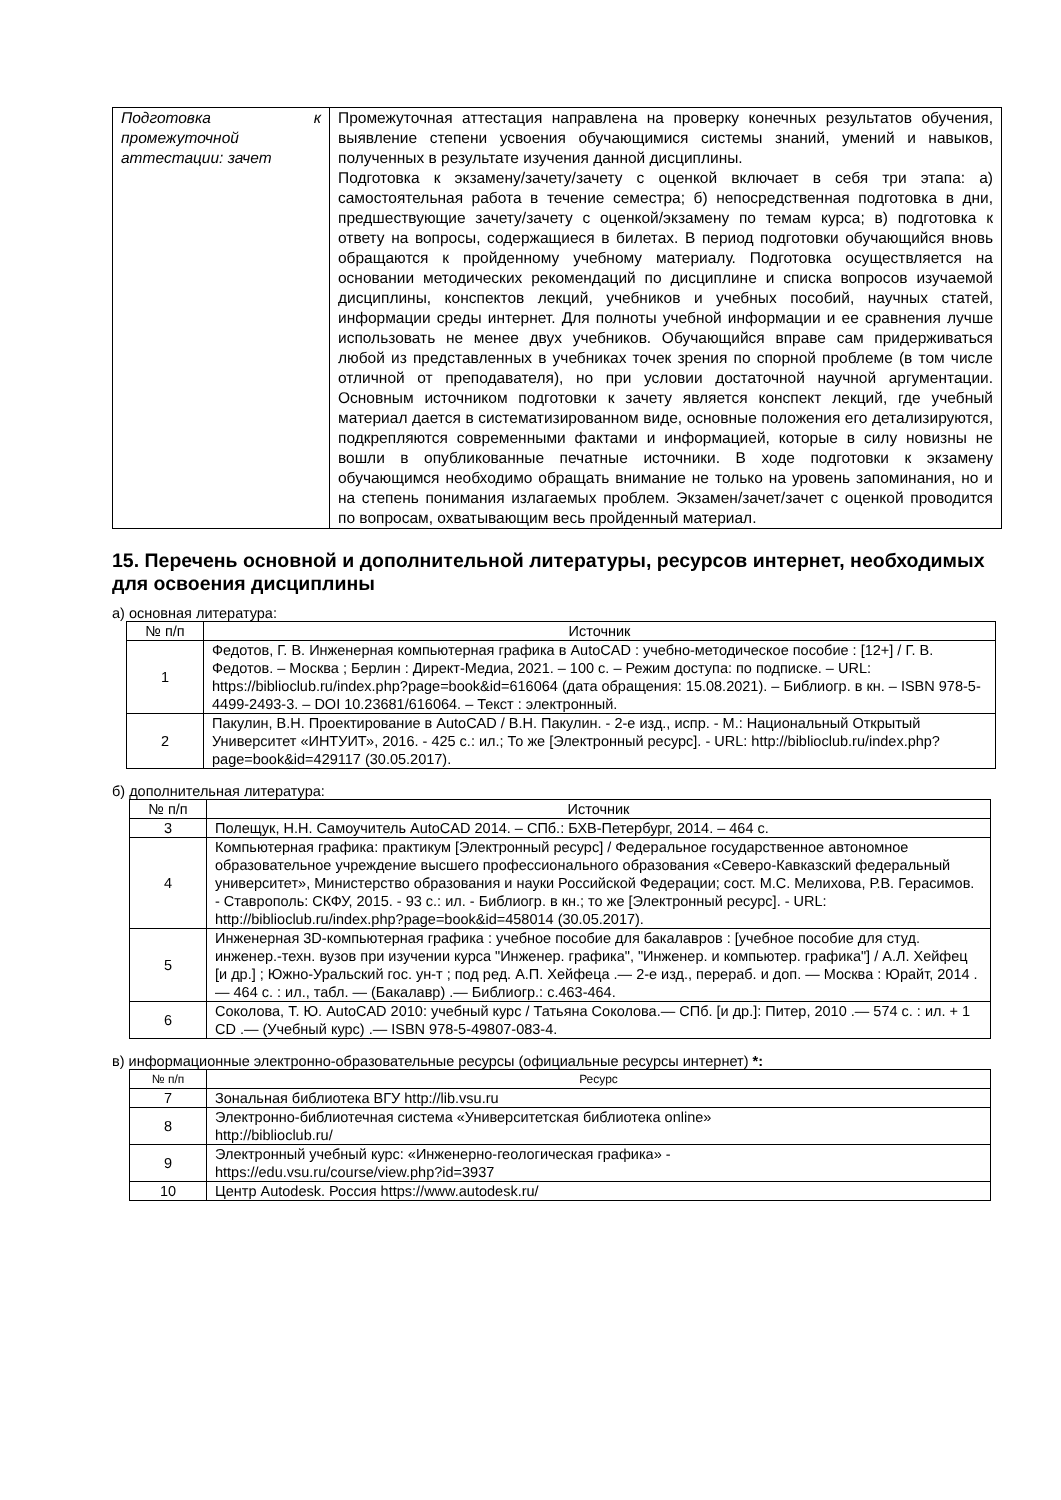| Подготовка к промежуточной аттестации: зачет | Промежуточная аттестация направлена на проверку конечных результатов обучения, выявление степени усвоения обучающимися системы знаний, умений и навыков, полученных в результате изучения данной дисциплины. Подготовка к экзамену/зачету/зачету с оценкой включает в себя три этапа: а) самостоятельная работа в течение семестра; б) непосредственная подготовка в дни, предшествующие зачету/зачету с оценкой/экзамену по темам курса; в) подготовка к ответу на вопросы, содержащиеся в билетах. В период подготовки обучающийся вновь обращаются к пройденному учебному материалу. Подготовка осуществляется на основании методических рекомендаций по дисциплине и списка вопросов изучаемой дисциплины, конспектов лекций, учебников и учебных пособий, научных статей, информации среды интернет. Для полноты учебной информации и ее сравнения лучше использовать не менее двух учебников. Обучающийся вправе сам придерживаться любой из представленных в учебниках точек зрения по спорной проблеме (в том числе отличной от преподавателя), но при условии достаточной научной аргументации. Основным источником подготовки к зачету является конспект лекций, где учебный материал дается в систематизированном виде, основные положения его детализируются, подкрепляются современными фактами и информацией, которые в силу новизны не вошли в опубликованные печатные источники. В ходе подготовки к экзамену обучающимся необходимо обращать внимание не только на уровень запоминания, но и на степень понимания излагаемых проблем. Экзамен/зачет/зачет с оценкой проводится по вопросам, охватывающим весь пройденный материал. |
15. Перечень основной и дополнительной литературы, ресурсов интернет, необходимых для освоения дисциплины
а) основная литература:
| № п/п | Источник |
| --- | --- |
| 1 | Федотов, Г. В. Инженерная компьютерная графика в AutoCAD : учебно-методическое пособие : [12+] / Г. В. Федотов. – Москва ; Берлин : Директ-Медиа, 2021. – 100 с. – Режим доступа: по подписке. – URL: https://biblioclub.ru/index.php?page=book&id=616064 (дата обращения: 15.08.2021). – Библиогр. в кн. – ISBN 978-5-4499-2493-3. – DOI 10.23681/616064. – Текст : электронный. |
| 2 | Пакулин, В.Н. Проектирование в AutoCAD / В.Н. Пакулин. - 2-е изд., испр. - М.: Национальный Открытый Университет «ИНТУИТ», 2016. - 425 с.: ил.; То же [Электронный ресурс]. - URL: http://biblioclub.ru/index.php?page=book&id=429117 (30.05.2017). |
б) дополнительная литература:
| № п/п | Источник |
| --- | --- |
| 3 | Полещук, Н.Н. Самоучитель AutoCAD 2014. – СПб.: БХВ-Петербург, 2014. – 464 с. |
| 4 | Компьютерная графика: практикум [Электронный ресурс] / Федеральное государственное автономное образовательное учреждение высшего профессионального образования «Северо-Кавказский федеральный университет», Министерство образования и науки Российской Федерации; сост. М.С. Мелихова, Р.В. Герасимов. - Ставрополь: СКФУ, 2015. - 93 с.: ил. - Библиогр. в кн.; то же [Электронный ресурс]. - URL: http://biblioclub.ru/index.php?page=book&id=458014 (30.05.2017). |
| 5 | Инженерная 3D-компьютерная графика : учебное пособие для бакалавров : [учебное пособие для студ. инженер.-техн. вузов при изучении курса "Инженер. графика", "Инженер. и компьютер. графика"] / А.Л. Хейфец [и др.] ; Южно-Уральский гос. ун-т ; под ред. А.П. Хейфеца .— 2-е изд., перераб. и доп. — Москва : Юрайт, 2014 .— 464 с. : ил., табл. — (Бакалавр) .— Библиогр.: с.463-464. |
| 6 | Соколова, Т. Ю. AutoCAD 2010: учебный курс / Татьяна Соколова.— СПб. [и др.]: Питер, 2010 .— 574 с. : ил. + 1 CD .— (Учебный курс) .— ISBN 978-5-49807-083-4. |
в) информационные электронно-образовательные ресурсы (официальные ресурсы интернет) *:
| № п/п | Ресурс |
| --- | --- |
| 7 | Зональная библиотека ВГУ http://lib.vsu.ru |
| 8 | Электронно-библиотечная система «Университетская библиотека online» http://biblioclub.ru/ |
| 9 | Электронный учебный курс: «Инженерно-геологическая графика» - https://edu.vsu.ru/course/view.php?id=3937 |
| 10 | Центр Autodesk. Россия https://www.autodesk.ru/ |